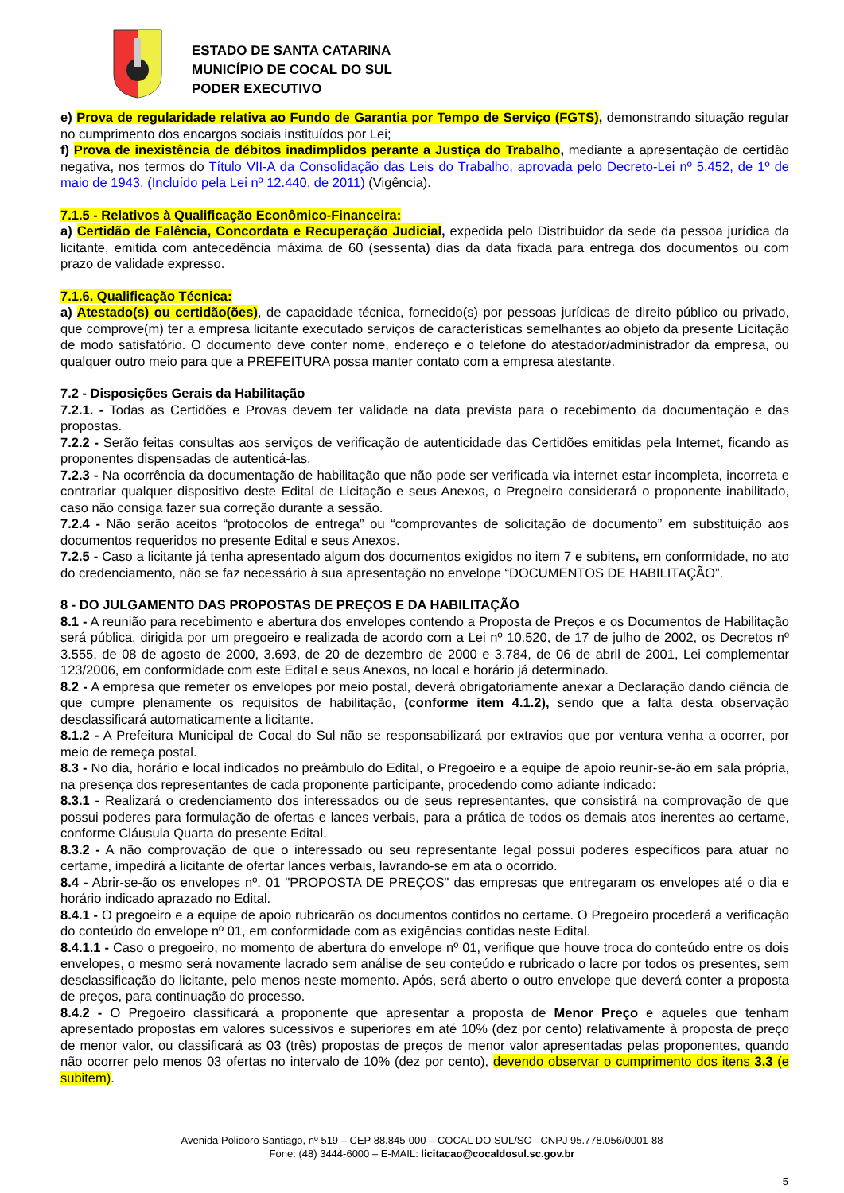ESTADO DE SANTA CATARINA
MUNICÍPIO DE COCAL DO SUL
PODER EXECUTIVO
e) Prova de regularidade relativa ao Fundo de Garantia por Tempo de Serviço (FGTS), demonstrando situação regular no cumprimento dos encargos sociais instituídos por Lei;
f) Prova de inexistência de débitos inadimplidos perante a Justiça do Trabalho, mediante a apresentação de certidão negativa, nos termos do Título VII-A da Consolidação das Leis do Trabalho, aprovada pelo Decreto-Lei nº 5.452, de 1º de maio de 1943. (Incluído pela Lei nº 12.440, de 2011) (Vigência).
7.1.5 - Relativos à Qualificação Econômico-Financeira:
a) Certidão de Falência, Concordata e Recuperação Judicial, expedida pelo Distribuidor da sede da pessoa jurídica da licitante, emitida com antecedência máxima de 60 (sessenta) dias da data fixada para entrega dos documentos ou com prazo de validade expresso.
7.1.6. Qualificação Técnica:
a) Atestado(s) ou certidão(ões), de capacidade técnica, fornecido(s) por pessoas jurídicas de direito público ou privado, que comprove(m) ter a empresa licitante executado serviços de características semelhantes ao objeto da presente Licitação de modo satisfatório. O documento deve conter nome, endereço e o telefone do atestador/administrador da empresa, ou qualquer outro meio para que a PREFEITURA possa manter contato com a empresa atestante.
7.2 - Disposições Gerais da Habilitação
7.2.1. - Todas as Certidões e Provas devem ter validade na data prevista para o recebimento da documentação e das propostas.
7.2.2 - Serão feitas consultas aos serviços de verificação de autenticidade das Certidões emitidas pela Internet, ficando as proponentes dispensadas de autenticá-las.
7.2.3 - Na ocorrência da documentação de habilitação que não pode ser verificada via internet estar incompleta, incorreta e contrariar qualquer dispositivo deste Edital de Licitação e seus Anexos, o Pregoeiro considerará o proponente inabilitado, caso não consiga fazer sua correção durante a sessão.
7.2.4 - Não serão aceitos “protocolos de entrega” ou “comprovantes de solicitação de documento” em substituição aos documentos requeridos no presente Edital e seus Anexos.
7.2.5 - Caso a licitante já tenha apresentado algum dos documentos exigidos no item 7 e subitens, em conformidade, no ato do credenciamento, não se faz necessário à sua apresentação no envelope “DOCUMENTOS DE HABILITAÇÃO”.
8 - DO JULGAMENTO DAS PROPOSTAS DE PREÇOS E DA HABILITAÇÃO
8.1 - A reunião para recebimento e abertura dos envelopes contendo a Proposta de Preços e os Documentos de Habilitação será pública, dirigida por um pregoeiro e realizada de acordo com a Lei nº 10.520, de 17 de julho de 2002, os Decretos nº 3.555, de 08 de agosto de 2000, 3.693, de 20 de dezembro de 2000 e 3.784, de 06 de abril de 2001, Lei complementar 123/2006, em conformidade com este Edital e seus Anexos, no local e horário já determinado.
8.2 - A empresa que remeter os envelopes por meio postal, deverá obrigatoriamente anexar a Declaração dando ciência de que cumpre plenamente os requisitos de habilitação, (conforme item 4.1.2), sendo que a falta desta observação desclassificará automaticamente a licitante.
8.1.2 - A Prefeitura Municipal de Cocal do Sul não se responsabilizará por extravios que por ventura venha a ocorrer, por meio de remeça postal.
8.3 - No dia, horário e local indicados no preâmbulo do Edital, o Pregoeiro e a equipe de apoio reunir-se-ão em sala própria, na presença dos representantes de cada proponente participante, procedendo como adiante indicado:
8.3.1 - Realizará o credenciamento dos interessados ou de seus representantes, que consistirá na comprovação de que possui poderes para formulação de ofertas e lances verbais, para a prática de todos os demais atos inerentes ao certame, conforme Cláusula Quarta do presente Edital.
8.3.2 - A não comprovação de que o interessado ou seu representante legal possui poderes específicos para atuar no certame, impedirá a licitante de ofertar lances verbais, lavrando-se em ata o ocorrido.
8.4 - Abrir-se-ão os envelopes nº. 01 "PROPOSTA DE PREÇOS" das empresas que entregaram os envelopes até o dia e horário indicado aprazado no Edital.
8.4.1 - O pregoeiro e a equipe de apoio rubricarão os documentos contidos no certame. O Pregoeiro procederá a verificação do conteúdo do envelope nº 01, em conformidade com as exigências contidas neste Edital.
8.4.1.1 - Caso o pregoeiro, no momento de abertura do envelope nº 01, verifique que houve troca do conteúdo entre os dois envelopes, o mesmo será novamente lacrado sem análise de seu conteúdo e rubricado o lacre por todos os presentes, sem desclassificação do licitante, pelo menos neste momento. Após, será aberto o outro envelope que deverá conter a proposta de preços, para continuação do processo.
8.4.2 - O Pregoeiro classificará a proponente que apresentar a proposta de Menor Preço e aqueles que tenham apresentado propostas em valores sucessivos e superiores em até 10% (dez por cento) relativamente à proposta de preço de menor valor, ou classificará as 03 (três) propostas de preços de menor valor apresentadas pelas proponentes, quando não ocorrer pelo menos 03 ofertas no intervalo de 10% (dez por cento), devendo observar o cumprimento dos itens 3.3 (e subitem).
Avenida Polidoro Santiago, nº 519 – CEP 88.845-000 – COCAL DO SUL/SC - CNPJ 95.778.056/0001-88
Fone: (48) 3444-6000 – E-MAIL: licitacao@cocaldosul.sc.gov.br
5